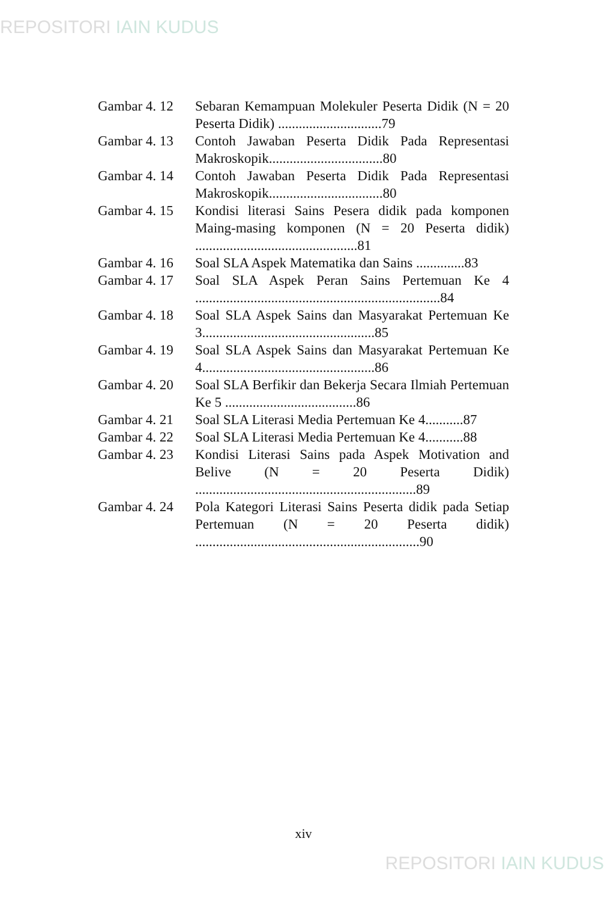REPOSITORI IAIN KUDUS
Gambar 4. 12
Sebaran Kemampuan Molekuler Peserta Didik (N = 20 Peserta Didik) ..............................79
Gambar 4. 13
Contoh Jawaban Peserta Didik Pada Representasi Makroskopik.................................80
Gambar 4. 14
Contoh Jawaban Peserta Didik Pada Representasi Makroskopik.................................80
Gambar 4. 15
Kondisi literasi Sains Pesera didik pada komponen Maing-masing komponen (N = 20 Peserta didik) ...............................................81
Gambar 4. 16
Soal SLA Aspek Matematika dan Sains ..............83
Gambar 4. 17
Soal SLA Aspek Peran Sains Pertemuan Ke 4 .......................................................................84
Gambar 4. 18
Soal SLA Aspek Sains dan Masyarakat Pertemuan Ke 3..................................................85
Gambar 4. 19
Soal SLA Aspek Sains dan Masyarakat Pertemuan Ke 4..................................................86
Gambar 4. 20
Soal SLA Berfikir dan Bekerja Secara Ilmiah Pertemuan Ke 5 ......................................86
Gambar 4. 21
Soal SLA Literasi Media Pertemuan Ke 4...........87
Gambar 4. 22
Soal SLA Literasi Media Pertemuan Ke 4...........88
Gambar 4. 23
Kondisi Literasi Sains pada Aspek Motivation and Belive (N = 20 Peserta Didik) ................................................................89
Gambar 4. 24
Pola Kategori Literasi Sains Peserta didik pada Setiap Pertemuan (N = 20 Peserta didik) .................................................................90
xiv
REPOSITORI IAIN KUDUS